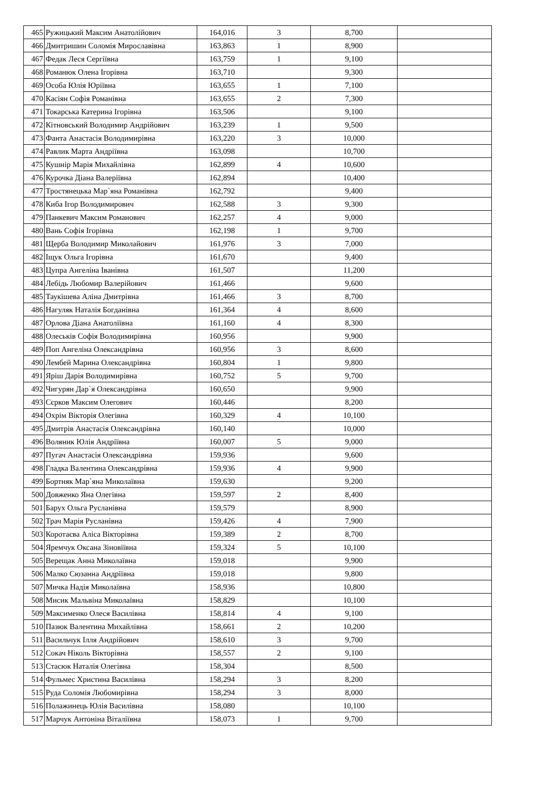| 465 | Ружицький Максим Анатолійович | 164,016 | 3 | 8,700 | |
| 466 | Дмитришин Соломія Мирославівна | 163,863 | 1 | 8,900 | |
| 467 | Федак Леся Сергіївна | 163,759 | 1 | 9,100 | |
| 468 | Романюк Олена Ігорівна | 163,710 | | 9,300 | |
| 469 | Особа Юлія Юріївна | 163,655 | 1 | 7,100 | |
| 470 | Касіян Софія Романівна | 163,655 | 2 | 7,300 | |
| 471 | Токарська Катерина Ігорівна | 163,506 | | 9,100 | |
| 472 | Кітновський Володимир Андрійович | 163,239 | 1 | 9,500 | |
| 473 | Фанта Анастасія Володимирівна | 163,220 | 3 | 10,000 | |
| 474 | Равлик Марта Андріївна | 163,098 | | 10,700 | |
| 475 | Кушнір Марія Михайлівна | 162,899 | 4 | 10,600 | |
| 476 | Курочка Діана Валеріївна | 162,894 | | 10,400 | |
| 477 | Тростянецька Мар`яна Романівна | 162,792 | | 9,400 | |
| 478 | Киба Ігор Володимирович | 162,588 | 3 | 9,300 | |
| 479 | Панкевич Максим Романович | 162,257 | 4 | 9,000 | |
| 480 | Вань Софія Ігорівна | 162,198 | 1 | 9,700 | |
| 481 | Щерба Володимир Миколайович | 161,976 | 3 | 7,000 | |
| 482 | Іщук Ольга Ігорівна | 161,670 | | 9,400 | |
| 483 | Цупра Ангеліна Іванівна | 161,507 | | 11,200 | |
| 484 | Лебідь Любомир Валерійович | 161,466 | | 9,600 | |
| 485 | Таукішева Аліна Дмитрівна | 161,466 | 3 | 8,700 | |
| 486 | Нагуляк Наталія Богданівна | 161,364 | 4 | 8,600 | |
| 487 | Орлова Діана Анатоліївна | 161,160 | 4 | 8,300 | |
| 488 | Олеськів Софія Володимирівна | 160,956 | | 9,900 | |
| 489 | Поп Ангеліна Олександрівна | 160,956 | 3 | 8,600 | |
| 490 | Лембей Марина Олександрівна | 160,804 | 1 | 9,800 | |
| 491 | Яріш Дарія Володимирівна | 160,752 | 5 | 9,700 | |
| 492 | Чигурян Дар`я Олександрівна | 160,650 | | 9,900 | |
| 493 | Сєрков Максим Олегович | 160,446 | | 8,200 | |
| 494 | Охрім Вікторія Олегівна | 160,329 | 4 | 10,100 | |
| 495 | Дмитрів Анастасія Олександрівна | 160,140 | | 10,000 | |
| 496 | Воляник Юлія Андріївна | 160,007 | 5 | 9,000 | |
| 497 | Пугач Анастасія Олександрівна | 159,936 | | 9,600 | |
| 498 | Гладка Валентина Олександрівна | 159,936 | 4 | 9,900 | |
| 499 | Бортняк Мар`яна Миколаївна | 159,630 | | 9,200 | |
| 500 | Довженко Яна Олегівна | 159,597 | 2 | 8,400 | |
| 501 | Барух Ольга Русланівна | 159,579 | | 8,900 | |
| 502 | Трач Марія Русланівна | 159,426 | 4 | 7,900 | |
| 503 | Коротаєва Аліса Вікторівна | 159,389 | 2 | 8,700 | |
| 504 | Яремчук Оксана Зіновіївна | 159,324 | 5 | 10,100 | |
| 505 | Верещак Анна Миколаївна | 159,018 | | 9,900 | |
| 506 | Малко Сюзанна Андріївна | 159,018 | | 9,800 | |
| 507 | Мичка Надія Миколаївна | 158,936 | | 10,800 | |
| 508 | Мисик Мальвіна Миколаївна | 158,829 | | 10,100 | |
| 509 | Максименко Олеся Василівна | 158,814 | 4 | 9,100 | |
| 510 | Пазюк Валентина Михайлівна | 158,661 | 2 | 10,200 | |
| 511 | Васильчук Ілля Андрійович | 158,610 | 3 | 9,700 | |
| 512 | Сокач Ніколь Вікторівна | 158,557 | 2 | 9,100 | |
| 513 | Стасюк Наталія Олегівна | 158,304 | | 8,500 | |
| 514 | Фульмес Христина Василівна | 158,294 | 3 | 8,200 | |
| 515 | Руда Соломія Любомирівна | 158,294 | 3 | 8,000 | |
| 516 | Полажинець Юлія Василівна | 158,080 | | 10,100 | |
| 517 | Марчук Антоніна Віталіївна | 158,073 | 1 | 9,700 | |